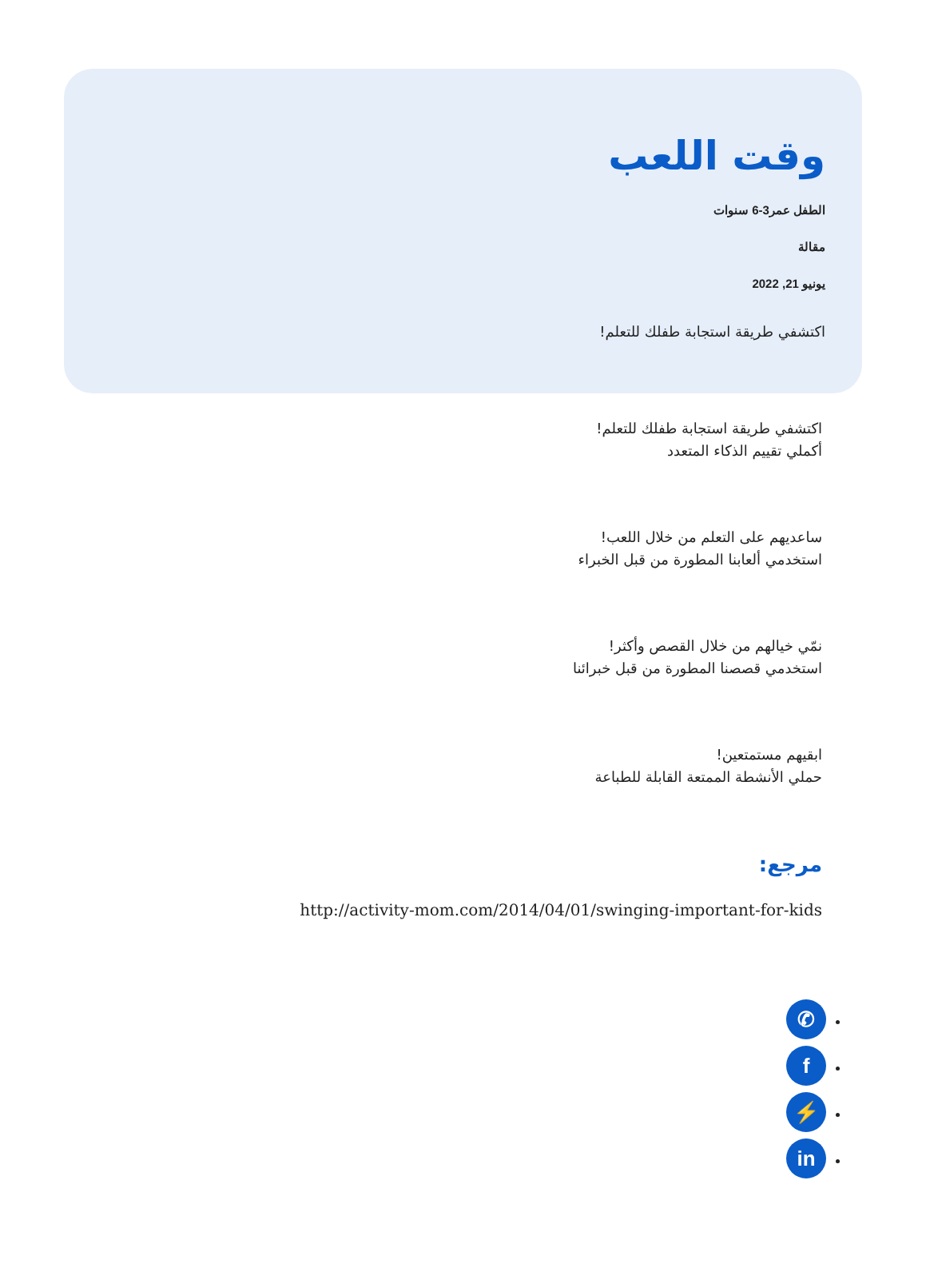وقت اللعب
الطفل عمر3-6 سنوات
مقالة
يونيو 21, 2022
اكتشفي طريقة استجابة طفلك للتعلم!
اكتشفي طريقة استجابة طفلك للتعلم!
أكملي تقييم الذكاء المتعدد
ساعديهم على التعلم من خلال اللعب!
استخدمي ألعابنا المطورة من قبل الخبراء
نمّي خيالهم من خلال القصص وأكثر!
استخدمي قصصنا المطورة من قبل خبرائنا
ابقيهم مستمتعين!
حملي الأنشطة الممتعة القابلة للطباعة
مرجع:
http://activity-mom.com/2014/04/01/swinging-important-for-kids
✆
f
⚡
in